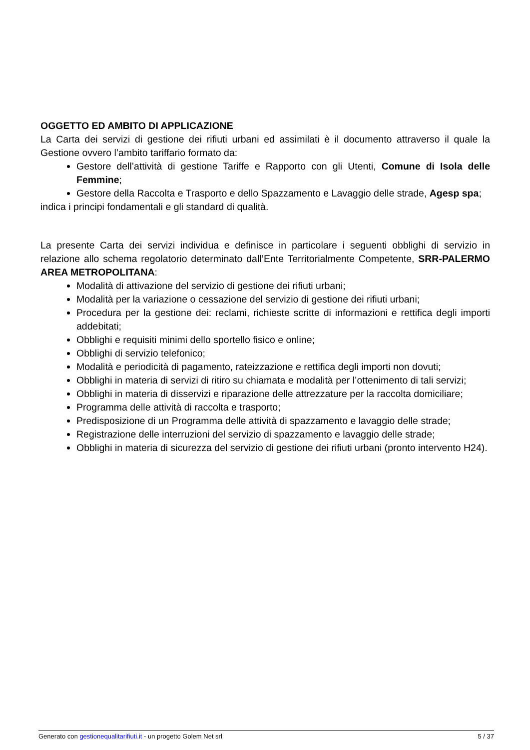OGGETTO ED AMBITO DI APPLICAZIONE
La Carta dei servizi di gestione dei rifiuti urbani ed assimilati è il documento attraverso il quale la Gestione ovvero l’ambito tariffario formato da:
Gestore dell’attività di gestione Tariffe e Rapporto con gli Utenti, Comune di Isola delle Femmine;
Gestore della Raccolta e Trasporto e dello Spazzamento e Lavaggio delle strade, Agesp spa;
indica i principi fondamentali e gli standard di qualità.
La presente Carta dei servizi individua e definisce in particolare i seguenti obblighi di servizio in relazione allo schema regolatorio determinato dall’Ente Territorialmente Competente, SRR-PALERMO AREA METROPOLITANA:
Modalità di attivazione del servizio di gestione dei rifiuti urbani;
Modalità per la variazione o cessazione del servizio di gestione dei rifiuti urbani;
Procedura per la gestione dei: reclami, richieste scritte di informazioni e rettifica degli importi addebitati;
Obblighi e requisiti minimi dello sportello fisico e online;
Obblighi di servizio telefonico;
Modalità e periodicità di pagamento, rateizzazione e rettifica degli importi non dovuti;
Obblighi in materia di servizi di ritiro su chiamata e modalità per l’ottenimento di tali servizi;
Obblighi in materia di disservizi e riparazione delle attrezzature per la raccolta domiciliare;
Programma delle attività di raccolta e trasporto;
Predisposizione di un Programma delle attività di spazzamento e lavaggio delle strade;
Registrazione delle interruzioni del servizio di spazzamento e lavaggio delle strade;
Obblighi in materia di sicurezza del servizio di gestione dei rifiuti urbani (pronto intervento H24).
Generato con gestionequalitarifiuti.it - un progetto Golem Net srl 5 / 37